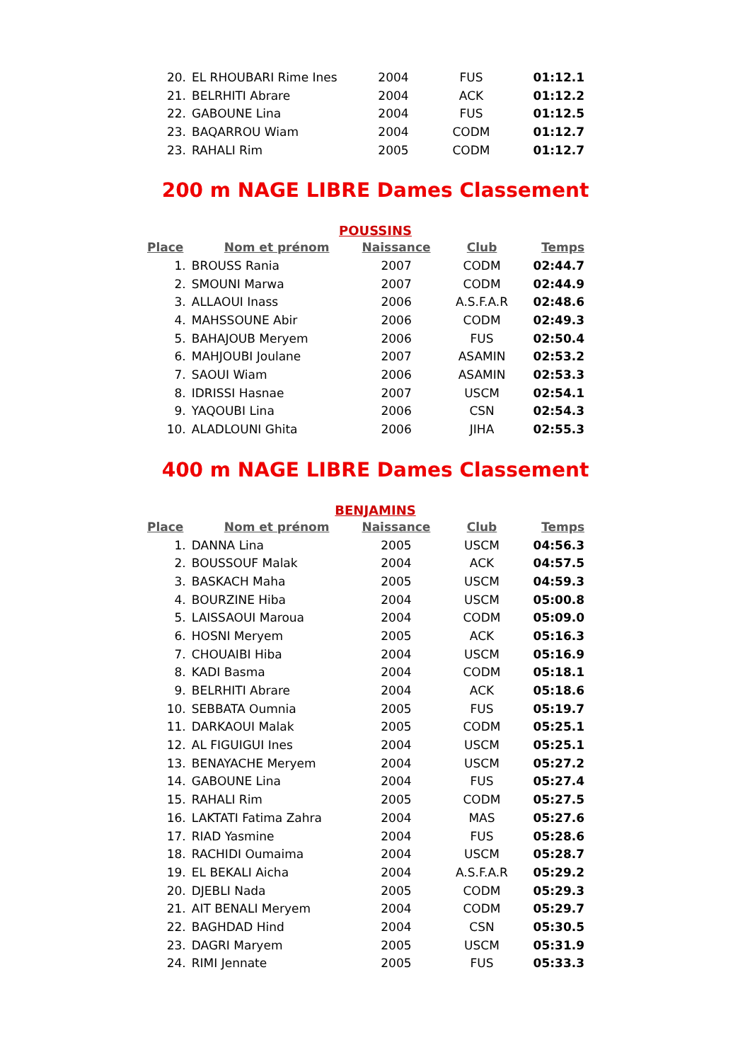| 20. | EL RHOUBARI Rime Ines | 2004 | FUS | 01:12.1 |
| 21. | BELRHITI Abrare | 2004 | ACK | 01:12.2 |
| 22. | GABOUNE Lina | 2004 | FUS | 01:12.5 |
| 23. | BAQARROU Wiam | 2004 | CODM | 01:12.7 |
| 23. | RAHALI Rim | 2005 | CODM | 01:12.7 |
200 m NAGE LIBRE Dames Classement
POUSSINS
| Place | Nom et prénom | Naissance | Club | Temps |
| --- | --- | --- | --- | --- |
| 1. | BROUSS Rania | 2007 | CODM | 02:44.7 |
| 2. | SMOUNI Marwa | 2007 | CODM | 02:44.9 |
| 3. | ALLAOUI Inass | 2006 | A.S.F.A.R | 02:48.6 |
| 4. | MAHSSOUNE Abir | 2006 | CODM | 02:49.3 |
| 5. | BAHAJOUB Meryem | 2006 | FUS | 02:50.4 |
| 6. | MAHJOUBI Joulane | 2007 | ASAMIN | 02:53.2 |
| 7. | SAOUI Wiam | 2006 | ASAMIN | 02:53.3 |
| 8. | IDRISSI Hasnae | 2007 | USCM | 02:54.1 |
| 9. | YAQOUBI Lina | 2006 | CSN | 02:54.3 |
| 10. | ALADLOUNI Ghita | 2006 | JIHA | 02:55.3 |
400 m NAGE LIBRE Dames Classement
BENJAMINS
| Place | Nom et prénom | Naissance | Club | Temps |
| --- | --- | --- | --- | --- |
| 1. | DANNA Lina | 2005 | USCM | 04:56.3 |
| 2. | BOUSSOUF Malak | 2004 | ACK | 04:57.5 |
| 3. | BASKACH Maha | 2005 | USCM | 04:59.3 |
| 4. | BOURZINE Hiba | 2004 | USCM | 05:00.8 |
| 5. | LAISSAOUI Maroua | 2004 | CODM | 05:09.0 |
| 6. | HOSNI Meryem | 2005 | ACK | 05:16.3 |
| 7. | CHOUAIBI Hiba | 2004 | USCM | 05:16.9 |
| 8. | KADI Basma | 2004 | CODM | 05:18.1 |
| 9. | BELRHITI Abrare | 2004 | ACK | 05:18.6 |
| 10. | SEBBATA Oumnia | 2005 | FUS | 05:19.7 |
| 11. | DARKAOUI Malak | 2005 | CODM | 05:25.1 |
| 12. | AL FIGUIGUI Ines | 2004 | USCM | 05:25.1 |
| 13. | BENAYACHE Meryem | 2004 | USCM | 05:27.2 |
| 14. | GABOUNE Lina | 2004 | FUS | 05:27.4 |
| 15. | RAHALI Rim | 2005 | CODM | 05:27.5 |
| 16. | LAKTATI Fatima Zahra | 2004 | MAS | 05:27.6 |
| 17. | RIAD Yasmine | 2004 | FUS | 05:28.6 |
| 18. | RACHIDI Oumaima | 2004 | USCM | 05:28.7 |
| 19. | EL BEKALI Aicha | 2004 | A.S.F.A.R | 05:29.2 |
| 20. | DJEBLI Nada | 2005 | CODM | 05:29.3 |
| 21. | AIT BENALI Meryem | 2004 | CODM | 05:29.7 |
| 22. | BAGHDAD Hind | 2004 | CSN | 05:30.5 |
| 23. | DAGRI Maryem | 2005 | USCM | 05:31.9 |
| 24. | RIMI Jennate | 2005 | FUS | 05:33.3 |